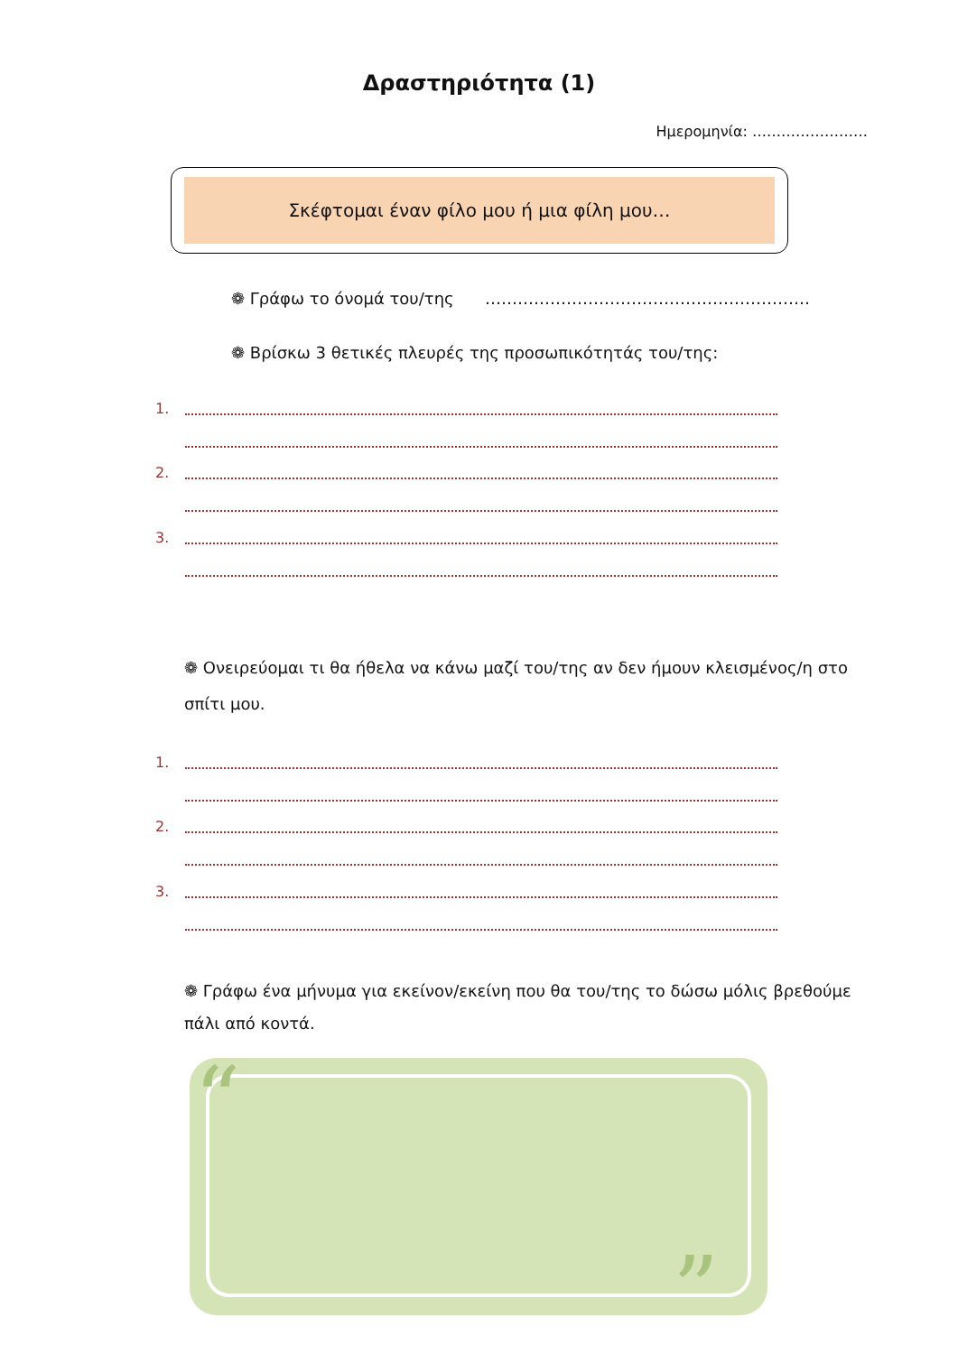Δραστηριότητα (1)
Ημερομηνία: ……………………
Σκέφτομαι έναν φίλο μου ή μια φίλη μου…
❁ Γράφω το όνομά του/της ……………………………………………………
❁ Βρίσκω 3 θετικές πλευρές της προσωπικότητάς του/της:
1.
2.
3.
❁ Ονειρεύομαι τι θα ήθελα να κάνω μαζί του/της αν δεν ήμουν κλεισμένος/η στο σπίτι μου.
1.
2.
3.
❁ Γράφω ένα μήνυμα για εκείνον/εκείνη που θα του/της το δώσω μόλις βρεθούμε πάλι από κοντά.
“
”